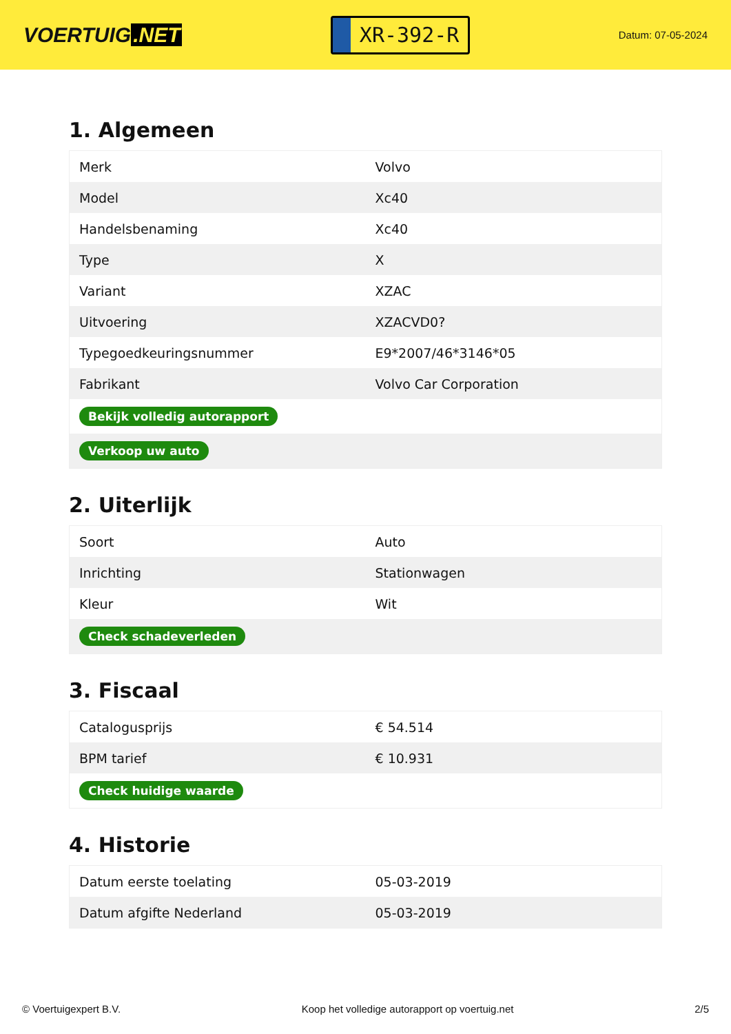VOERTUIG.NET
XR-392-R
Datum: 07-05-2024
1. Algemeen
| Merk | Volvo |
| Model | Xc40 |
| Handelsbenaming | Xc40 |
| Type | X |
| Variant | XZAC |
| Uitvoering | XZACVD0? |
| Typegoedkeuringsnummer | E9*2007/46*3146*05 |
| Fabrikant | Volvo Car Corporation |
| Bekijk volledig autorapport | |
| Verkoop uw auto | |
2. Uiterlijk
| Soort | Auto |
| Inrichting | Stationwagen |
| Kleur | Wit |
| Check schadeverleden | |
3. Fiscaal
| Catalogusprijs | € 54.514 |
| BPM tarief | € 10.931 |
| Check huidige waarde | |
4. Historie
| Datum eerste toelating | 05-03-2019 |
| Datum afgifte Nederland | 05-03-2019 |
© Voertuigexpert B.V. Koop het volledige autorapport op voertuig.net 2/5